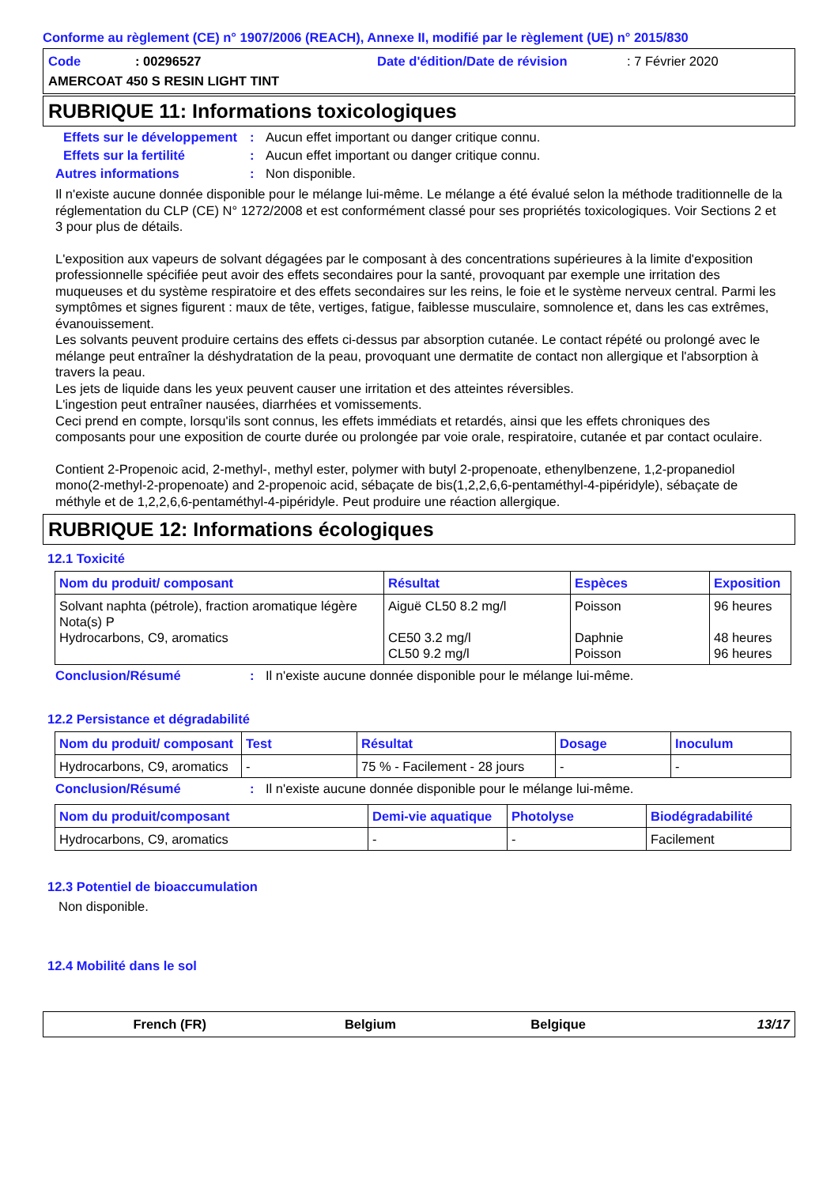Conforme au règlement (CE) n° 1907/2006 (REACH), Annexe II, modifié par le règlement (UE) n° 2015/830
Code: 00296527 Date d'édition/Date de révision: 7 Février 2020
AMERCOAT 450 S RESIN LIGHT TINT
RUBRIQUE 11: Informations toxicologiques
Effets sur le développement: Aucun effet important ou danger critique connu.
Effets sur la fertilité: Aucun effet important ou danger critique connu.
Autres informations: Non disponible.
Il n'existe aucune donnée disponible pour le mélange lui-même. Le mélange a été évalué selon la méthode traditionnelle de la réglementation du CLP (CE) N° 1272/2008 et est conformément classé pour ses propriétés toxicologiques. Voir Sections 2 et 3 pour plus de détails.
L'exposition aux vapeurs de solvant dégagées par le composant à des concentrations supérieures à la limite d'exposition professionnelle spécifiée peut avoir des effets secondaires pour la santé, provoquant par exemple une irritation des muqueuses et du système respiratoire et des effets secondaires sur les reins, le foie et le système nerveux central. Parmi les symptômes et signes figurent : maux de tête, vertiges, fatigue, faiblesse musculaire, somnolence et, dans les cas extrêmes, évanouissement.
Les solvants peuvent produire certains des effets ci-dessus par absorption cutanée. Le contact répété ou prolongé avec le mélange peut entraîner la déshydratation de la peau, provoquant une dermatite de contact non allergique et l'absorption à travers la peau.
Les jets de liquide dans les yeux peuvent causer une irritation et des atteintes réversibles.
L'ingestion peut entraîner nausées, diarrhées et vomissements.
Ceci prend en compte, lorsqu'ils sont connus, les effets immédiats et retardés, ainsi que les effets chroniques des composants pour une exposition de courte durée ou prolongée par voie orale, respiratoire, cutanée et par contact oculaire.
Contient 2-Propenoic acid, 2-methyl-, methyl ester, polymer with butyl 2-propenoate, ethenylbenzene, 1,2-propanediol mono(2-methyl-2-propenoate) and 2-propenoic acid, sébaçate de bis(1,2,2,6,6-pentaméthyl-4-pipéridyle), sébaçate de méthyle et de 1,2,2,6,6-pentaméthyl-4-pipéridyle. Peut produire une réaction allergique.
RUBRIQUE 12: Informations écologiques
12.1 Toxicité
| Nom du produit/ composant | Résultat | Espèces | Exposition |
| --- | --- | --- | --- |
| Solvant naphta (pétrole), fraction aromatique légère Nota(s) P Hydrocarbons, C9, aromatics | Aiguë CL50 8.2 mg/l CE50 3.2 mg/l CL50 9.2 mg/l | Poisson Daphnie Poisson | 96 heures 48 heures 96 heures |
Conclusion/Résumé: Il n'existe aucune donnée disponible pour le mélange lui-même.
12.2 Persistance et dégradabilité
| Nom du produit/ composant | Test | Résultat | Dosage | Inoculum |
| --- | --- | --- | --- | --- |
| Hydrocarbons, C9, aromatics | - | 75 % - Facilement - 28 jours | - | - |
Conclusion/Résumé: Il n'existe aucune donnée disponible pour le mélange lui-même.
| Nom du produit/composant | Demi-vie aquatique | Photolyse | Biodégradabilité |
| --- | --- | --- | --- |
| Hydrocarbons, C9, aromatics | - | - | Facilement |
12.3 Potentiel de bioaccumulation
Non disponible.
12.4 Mobilité dans le sol
French (FR) Belgium Belgique 13/17